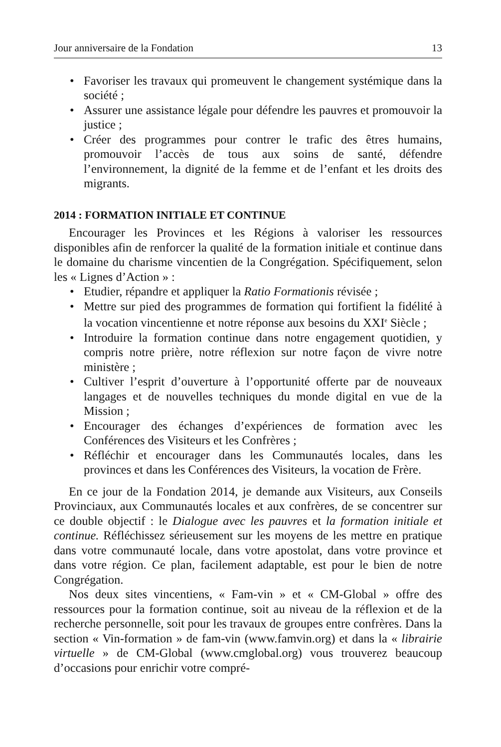Jour anniversaire de la Fondation 13
• Favoriser les travaux qui promeuvent le changement systémique dans la société ;
• Assurer une assistance légale pour défendre les pauvres et promouvoir la justice ;
• Créer des programmes pour contrer le trafic des êtres humains, promouvoir l’accès de tous aux soins de santé, défendre l’environnement, la dignité de la femme et de l’enfant et les droits des migrants.
2014 : FORMATION INITIALE ET CONTINUE
Encourager les Provinces et les Régions à valoriser les ressources disponibles afin de renforcer la qualité de la formation initiale et continue dans le domaine du charisme vincentien de la Congrégation. Spécifiquement, selon les « Lignes d’Action » :
• Etudier, répandre et appliquer la Ratio Formationis révisée ;
• Mettre sur pied des programmes de formation qui fortifient la fidélité à la vocation vincentienne et notre réponse aux besoins du XXI<sup>e</sup> Siècle ;
• Introduire la formation continue dans notre engagement quotidien, y compris notre prière, notre réflexion sur notre façon de vivre notre ministère ;
• Cultiver l’esprit d’ouverture à l’opportunité offerte par de nouveaux langages et de nouvelles techniques du monde digital en vue de la Mission ;
• Encourager des échanges d’expériences de formation avec les Conférences des Visiteurs et les Confrères ;
• Réfléchir et encourager dans les Communautés locales, dans les provinces et dans les Conférences des Visiteurs, la vocation de Frère.
En ce jour de la Fondation 2014, je demande aux Visiteurs, aux Conseils Provinciaux, aux Communautés locales et aux confrères, de se concentrer sur ce double objectif : le Dialogue avec les pauvres et la formation initiale et continue. Réfléchissez sérieusement sur les moyens de les mettre en pratique dans votre communauté locale, dans votre apostolat, dans votre province et dans votre région. Ce plan, facilement adaptable, est pour le bien de notre Congrégation.
Nos deux sites vincentiens, « Fam-vin » et « CM-Global » offre des ressources pour la formation continue, soit au niveau de la réflexion et de la recherche personnelle, soit pour les travaux de groupes entre confrères. Dans la section « Vin-formation » de fam-vin (www.famvin.org) et dans la « librairie virtuelle » de CM-Global (www.cmglobal.org) vous trouverez beaucoup d’occasions pour enrichir votre compré-